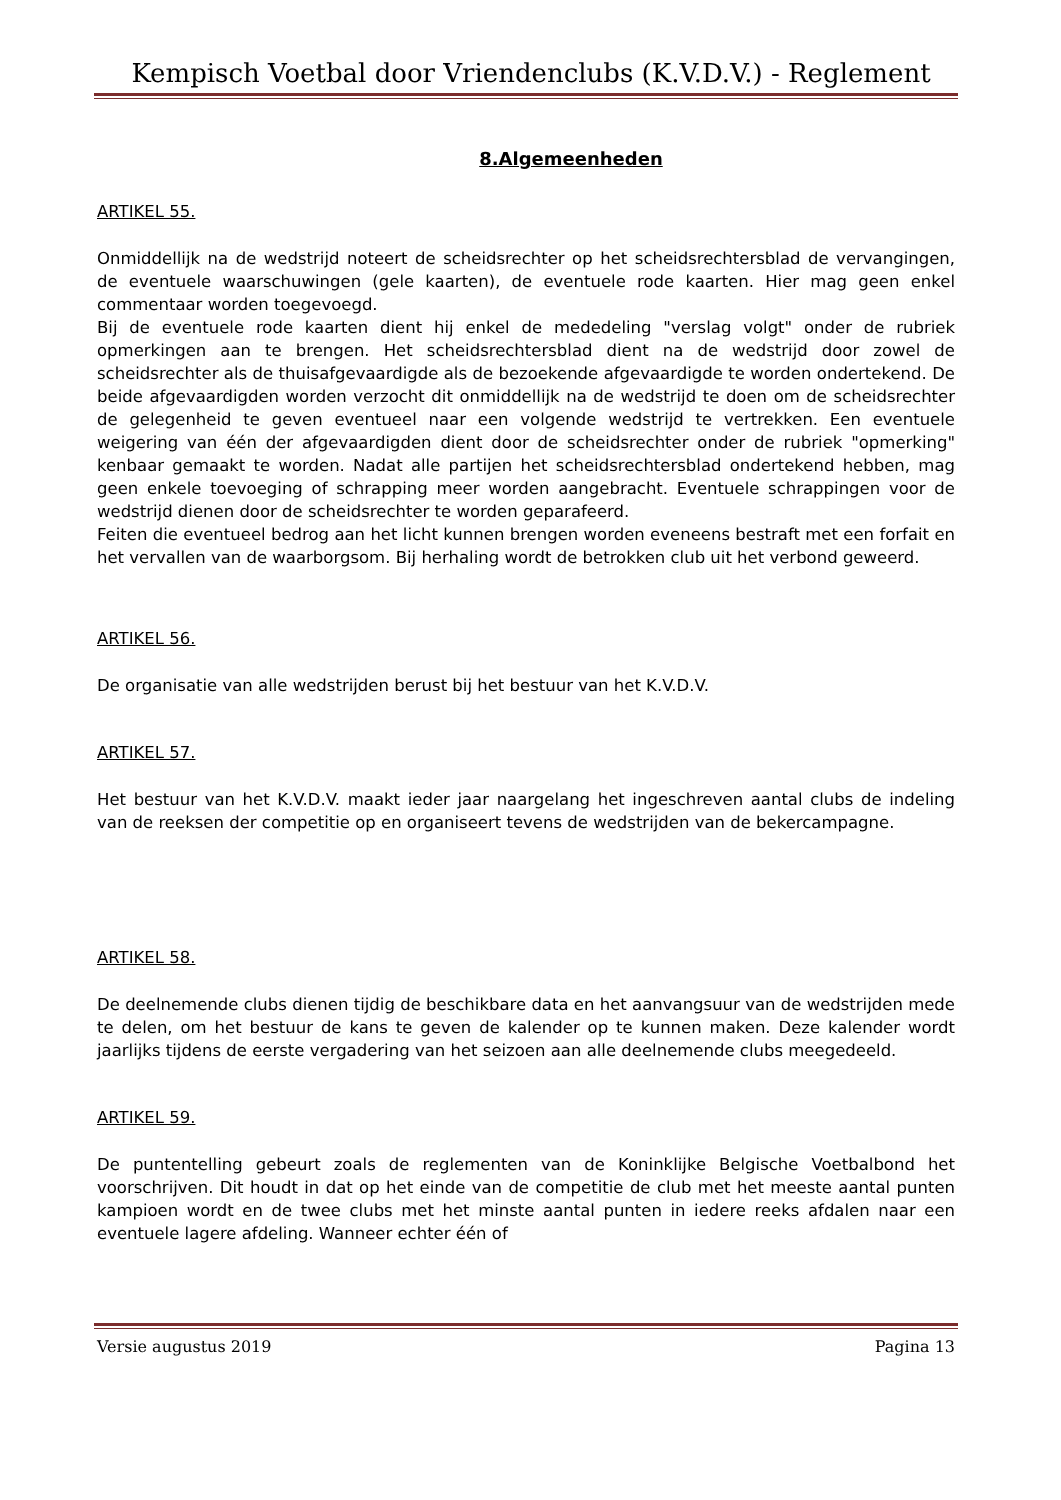Kempisch Voetbal door Vriendenclubs (K.V.D.V.) - Reglement
8.Algemeenheden
ARTIKEL 55.
Onmiddellijk na de wedstrijd noteert de scheidsrechter op het scheidsrechtersblad de vervangingen, de eventuele waarschuwingen (gele kaarten), de eventuele rode kaarten. Hier mag geen enkel commentaar worden toegevoegd.
Bij de eventuele rode kaarten dient hij enkel de mededeling "verslag volgt" onder de rubriek opmerkingen aan te brengen. Het scheidsrechtersblad dient na de wedstrijd door zowel de scheidsrechter als de thuisafgevaardigde als de bezoekende afgevaardigde te worden ondertekend. De beide afgevaardigden worden verzocht dit onmiddellijk na de wedstrijd te doen om de scheidsrechter de gelegenheid te geven eventueel naar een volgende wedstrijd te vertrekken. Een eventuele weigering van één der afgevaardigden dient door de scheidsrechter onder de rubriek "opmerking" kenbaar gemaakt te worden. Nadat alle partijen het scheidsrechtersblad ondertekend hebben, mag geen enkele toevoeging of schrapping meer worden aangebracht. Eventuele schrappingen voor de wedstrijd dienen door de scheidsrechter te worden geparafeerd.
Feiten die eventueel bedrog aan het licht kunnen brengen worden eveneens bestraft met een forfait en het vervallen van de waarborgsom. Bij herhaling wordt de betrokken club uit het verbond geweerd.
ARTIKEL 56.
De organisatie van alle wedstrijden berust bij het bestuur van het K.V.D.V.
ARTIKEL 57.
Het bestuur van het K.V.D.V. maakt ieder jaar naargelang het ingeschreven aantal clubs de indeling van de reeksen der competitie op en organiseert tevens de wedstrijden van de bekercampagne.
ARTIKEL 58.
De deelnemende clubs dienen tijdig de beschikbare data en het aanvangsuur van de wedstrijden mede te delen, om het bestuur de kans te geven de kalender op te kunnen maken. Deze kalender wordt jaarlijks tijdens de eerste vergadering van het seizoen aan alle deelnemende clubs meegedeeld.
ARTIKEL 59.
De puntentelling gebeurt zoals de reglementen van de Koninklijke Belgische Voetbalbond het voorschrijven. Dit houdt in dat op het einde van de competitie de club met het meeste aantal punten kampioen wordt en de twee clubs met het minste aantal punten in iedere reeks afdalen naar een eventuele lagere afdeling. Wanneer echter één of
Versie augustus 2019 Pagina 13